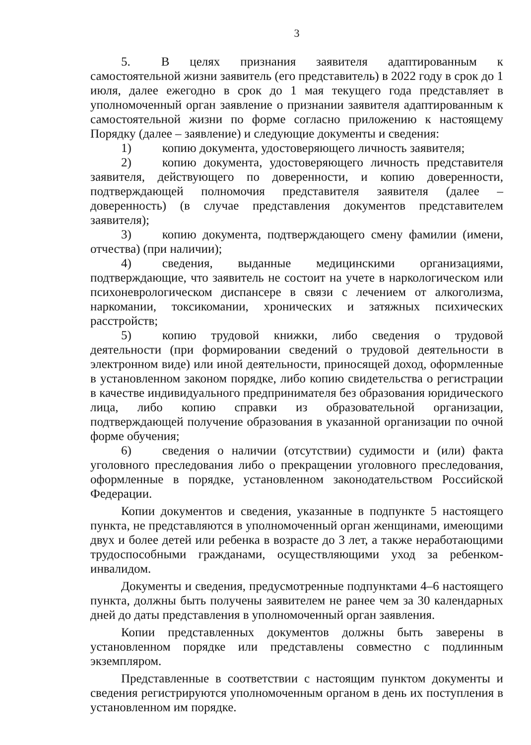3
5. В целях признания заявителя адаптированным к самостоятельной жизни заявитель (его представитель) в 2022 году в срок до 1 июля, далее ежегодно в срок до 1 мая текущего года представляет в уполномоченный орган заявление о признании заявителя адаптированным к самостоятельной жизни по форме согласно приложению к настоящему Порядку (далее – заявление) и следующие документы и сведения:
1) копию документа, удостоверяющего личность заявителя;
2) копию документа, удостоверяющего личность представителя заявителя, действующего по доверенности, и копию доверенности, подтверждающей полномочия представителя заявителя (далее – доверенность) (в случае представления документов представителем заявителя);
3) копию документа, подтверждающего смену фамилии (имени, отчества) (при наличии);
4) сведения, выданные медицинскими организациями, подтверждающие, что заявитель не состоит на учете в наркологическом или психоневрологическом диспансере в связи с лечением от алкоголизма, наркомании, токсикомании, хронических и затяжных психических расстройств;
5) копию трудовой книжки, либо сведения о трудовой деятельности (при формировании сведений о трудовой деятельности в электронном виде) или иной деятельности, приносящей доход, оформленные в установленном законом порядке, либо копию свидетельства о регистрации в качестве индивидуального предпринимателя без образования юридического лица, либо копию справки из образовательной организации, подтверждающей получение образования в указанной организации по очной форме обучения;
6) сведения о наличии (отсутствии) судимости и (или) факта уголовного преследования либо о прекращении уголовного преследования, оформленные в порядке, установленном законодательством Российской Федерации.
Копии документов и сведения, указанные в подпункте 5 настоящего пункта, не представляются в уполномоченный орган женщинами, имеющими двух и более детей или ребенка в возрасте до 3 лет, а также неработающими трудоспособными гражданами, осуществляющими уход за ребенком-инвалидом.
Документы и сведения, предусмотренные подпунктами 4–6 настоящего пункта, должны быть получены заявителем не ранее чем за 30 календарных дней до даты представления в уполномоченный орган заявления.
Копии представленных документов должны быть заверены в установленном порядке или представлены совместно с подлинным экземпляром.
Представленные в соответствии с настоящим пунктом документы и сведения регистрируются уполномоченным органом в день их поступления в установленном им порядке.